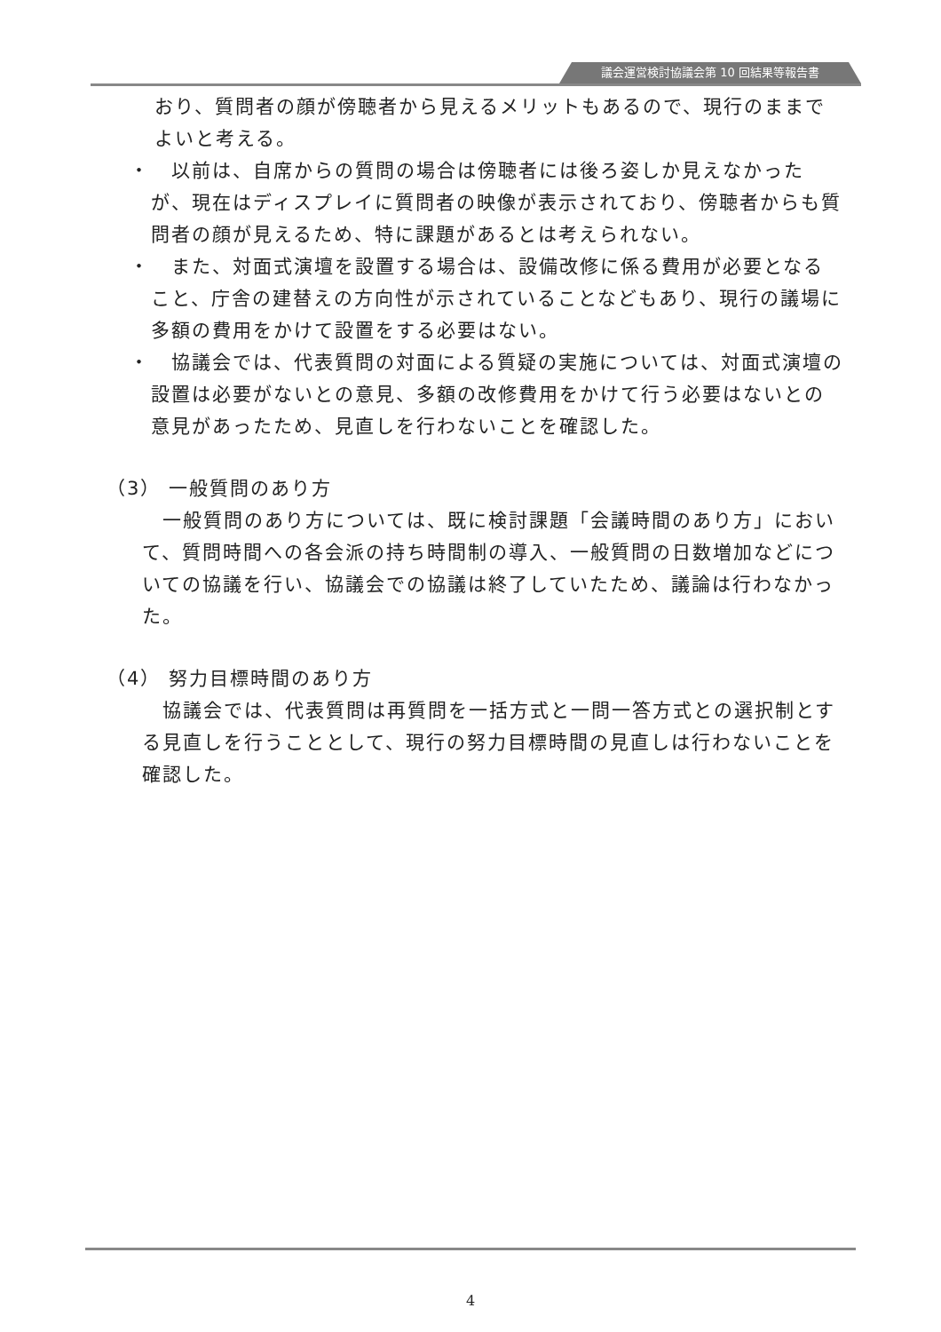議会運営検討協議会第 10 回結果等報告書
おり、質問者の顔が傍聴者から見えるメリットもあるので、現行のままでよいと考える。
・　以前は、自席からの質問の場合は傍聴者には後ろ姿しか見えなかったが、現在はディスプレイに質問者の映像が表示されており、傍聴者からも質問者の顔が見えるため、特に課題があるとは考えられない。
・　また、対面式演壇を設置する場合は、設備改修に係る費用が必要となること、庁舎の建替えの方向性が示されていることなどもあり、現行の議場に多額の費用をかけて設置をする必要はない。
・　協議会では、代表質問の対面による質疑の実施については、対面式演壇の設置は必要がないとの意見、多額の改修費用をかけて行う必要はないとの意見があったため、見直しを行わないことを確認した。
（3） 一般質問のあり方
　一般質問のあり方については、既に検討課題「会議時間のあり方」において、質問時間への各会派の持ち時間制の導入、一般質問の日数増加などについての協議を行い、協議会での協議は終了していたため、議論は行わなかった。
（4） 努力目標時間のあり方
　協議会では、代表質問は再質問を一括方式と一問一答方式との選択制とする見直しを行うこととして、現行の努力目標時間の見直しは行わないことを確認した。
4